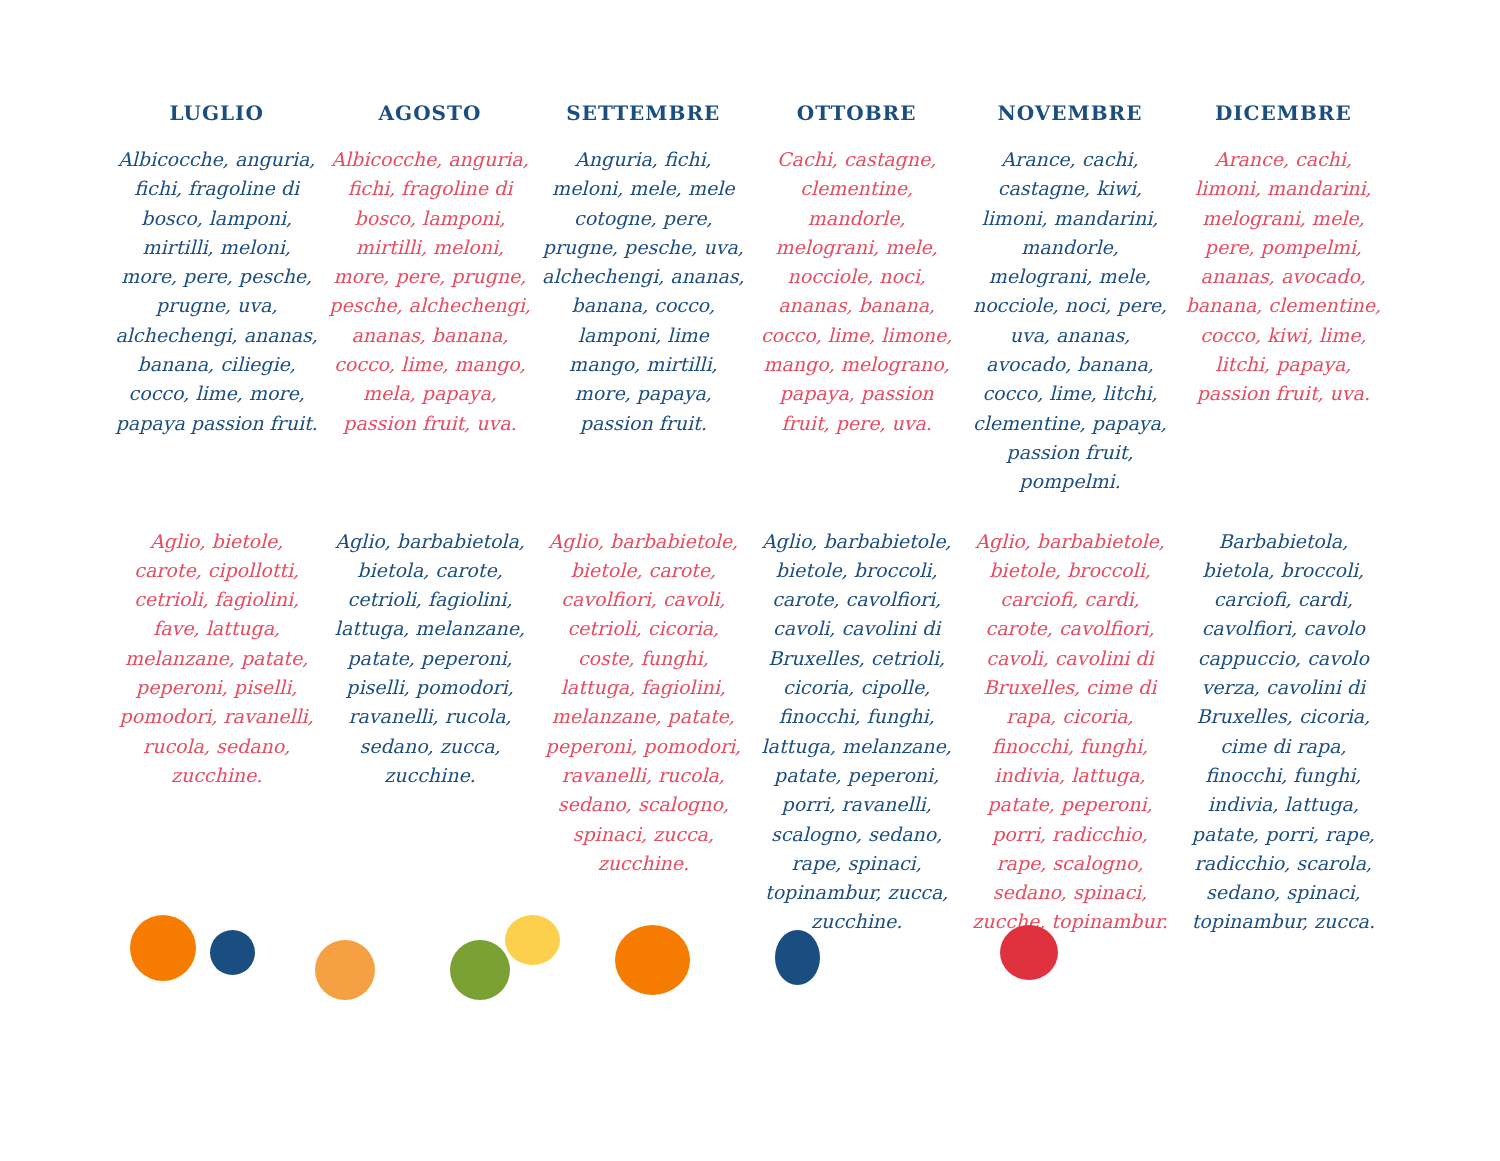| LUGLIO | AGOSTO | SETTEMBRE | OTTOBRE | NOVEMBRE | DICEMBRE |
| --- | --- | --- | --- | --- | --- |
| Albicocche, anguria, fichi, fragoline di bosco, lamponi, mirtilli, meloni, more, pere, pesche, prugne, uva, alchechengi, ananas, banana, ciliegie, cocco, lime, more, papaya passion fruit. | Albicocche, anguria, fichi, fragoline di bosco, lamponi, mirtilli, meloni, more, pere, prugne, pesche, alchechengi, ananas, banana, cocco, lime, mango, mela, papaya, passion fruit, uva. | Anguria, fichi, meloni, mele, mele cotogne, pere, prugne, pesche, uva, alchechengi, ananas, banana, cocco, lamponi, lime mango, mirtilli, more, papaya, passion fruit. | Cachi, castagne, clementine, mandorle, melograni, mele, nocciole, noci, ananas, banana, cocco, lime, limone, mango, melograno, papaya, passion fruit, pere, uva. | Arance, cachi, castagne, kiwi, limoni, mandarini, mandorle, melograni, mele, nocciole, noci, pere, uva, ananas, avocado, banana, cocco, lime, litchi, clementine, papaya, passion fruit, pompelmi. | Arance, cachi, limoni, mandarini, melograni, mele, pere, pompelmi, ananas, avocado, banana, clementine, cocco, kiwi, lime, litchi, papaya, passion fruit, uva. |
| Aglio, bietole, carote, cipollotti, cetrioli, fagiolini, fave, lattuga, melanzane, patate, peperoni, piselli, pomodori, ravanelli, rucola, sedano, zucchine. | Aglio, barbabietola, bietola, carote, cetrioli, fagiolini, lattuga, melanzane, patate, peperoni, piselli, pomodori, ravanelli, rucola, sedano, zucca, zucchine. | Aglio, barbabietole, bietole, carote, cavolfiori, cavoli, cetrioli, cicoria, coste, funghi, lattuga, fagiolini, melanzane, patate, peperoni, pomodori, ravanelli, rucola, sedano, scalogno, spinaci, zucca, zucchine. | Aglio, barbabietole, bietole, broccoli, carote, cavolfiori, cavoli, cavolini di Bruxelles, cetrioli, cicoria, cipolle, finocchi, funghi, lattuga, melanzane, patate, peperoni, porri, ravanelli, scalogno, sedano, rape, spinaci, topinambur, zucca, zucchine. | Aglio, barbabietole, bietole, broccoli, carciofi, cardi, carote, cavolfiori, cavoli, cavolini di Bruxelles, cime di rapa, cicoria, finocchi, funghi, indivia, lattuga, patate, peperoni, porri, radicchio, rape, scalogno, sedano, spinaci, zucche, topinambur. | Barbabietola, bietola, broccoli, carciofi, cardi, cavolfiori, cavolo cappuccio, cavolo verza, cavolini di Bruxelles, cicoria, cime di rapa, finocchi, funghi, indivia, lattuga, patate, porri, rape, radicchio, scarola, sedano, spinaci, topinambur, zucca. |